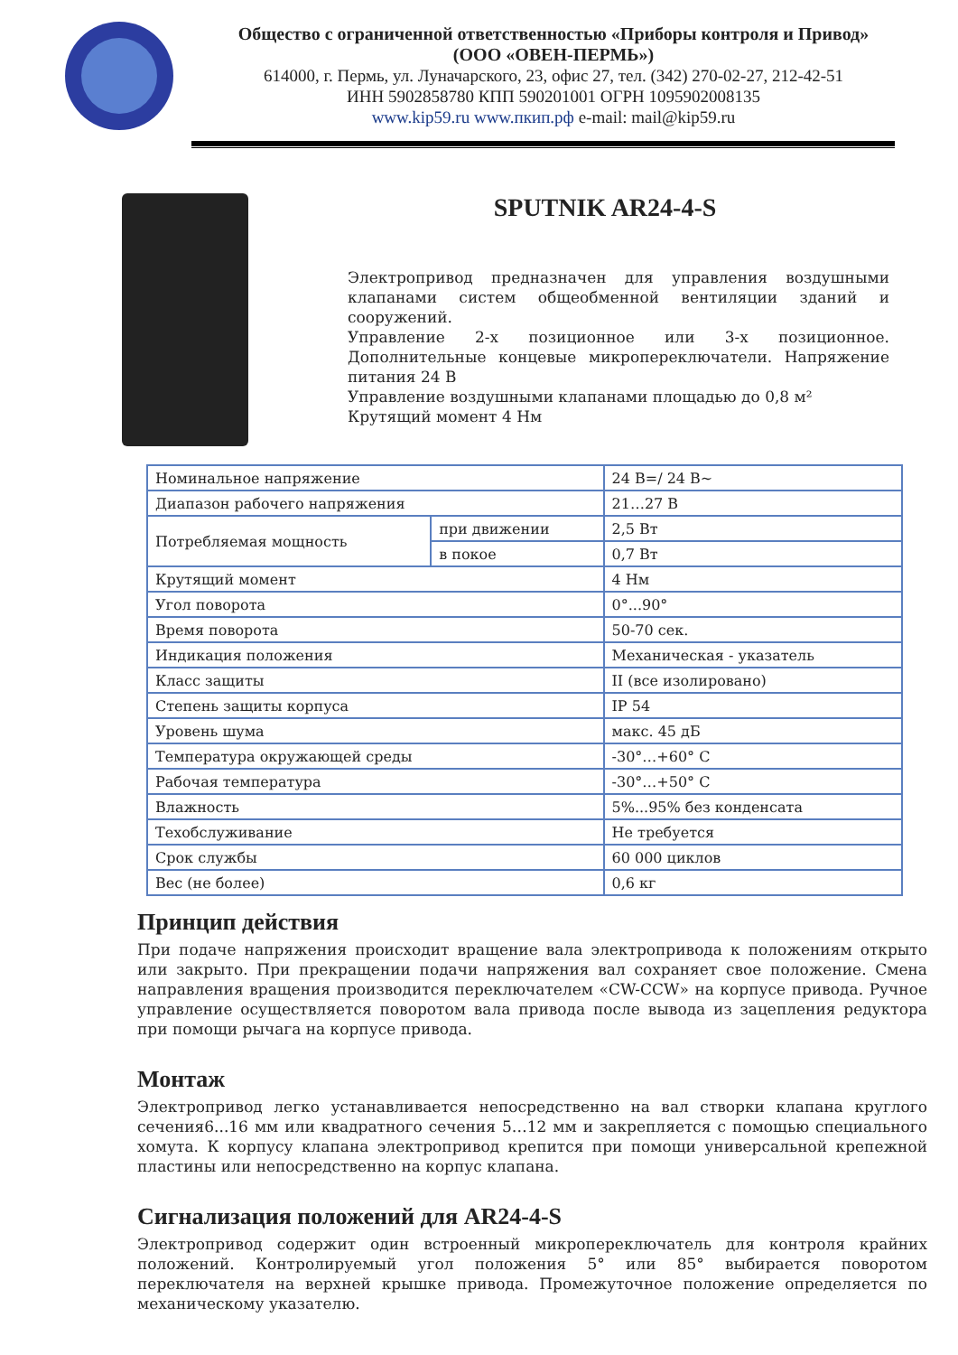Общество с ограниченной ответственностью «Приборы контроля и Привод»
(ООО «ОВЕН-ПЕРМЬ»)
614000, г. Пермь, ул. Луначарского, 23, офис 27, тел. (342) 270-02-27, 212-42-51
ИНН 5902858780 КПП 590201001 ОГРН 1095902008135
www.kip59.ru www.пкип.рф e-mail: mail@kip59.ru
SPUTNIK AR24-4-S
Электропривод предназначен для управления воздушными клапанами систем общеобменной вентиляции зданий и сооружений.
Управление 2-х позиционное или 3-х позиционное. Дополнительные концевые микропереключатели. Напряжение питания 24 В
Управление воздушными клапанами площадью до 0,8 м²
Крутящий момент 4 Нм
| Номинальное напряжение | | 24 В=/ 24 В~ |
| Диапазон рабочего напряжения | | 21…27 В |
| Потребляемая мощность | при движении | 2,5 Вт |
| | в покое | 0,7 Вт |
| Крутящий момент | | 4 Нм |
| Угол поворота | | 0°...90° |
| Время поворота | | 50-70 сек. |
| Индикация положения | | Механическая - указатель |
| Класс защиты | | II (все изолировано) |
| Степень защиты корпуса | | IP 54 |
| Уровень шума | | макс. 45 дБ |
| Температура окружающей среды | | -30°…+60° С |
| Рабочая температура | | -30°…+50° С |
| Влажность | | 5%...95% без конденсата |
| Техобслуживание | | Не требуется |
| Срок службы | | 60 000 циклов |
| Вес (не более) | | 0,6 кг |
Принцип действия
При подаче напряжения происходит вращение вала электропривода к положениям открыто или закрыто. При прекращении подачи напряжения вал сохраняет свое положение. Смена направления вращения производится переключателем «CW-CCW» на корпусе привода. Ручное управление осуществляется поворотом вала привода после вывода из зацепления редуктора при помощи рычага на корпусе привода.
Монтаж
Электропривод легко устанавливается непосредственно на вал створки клапана круглого сечения6...16 мм или квадратного сечения 5…12 мм и закрепляется с помощью специального хомута. К корпусу клапана электропривод крепится при помощи универсальной крепежной пластины или непосредственно на корпус клапана.
Сигнализация положений для AR24-4-S
Электропривод содержит один встроенный микропереключатель для контроля крайних положений. Контролируемый угол положения 5° или 85° выбирается поворотом переключателя на верхней крышке привода. Промежуточное положение определяется по механическому указателю.